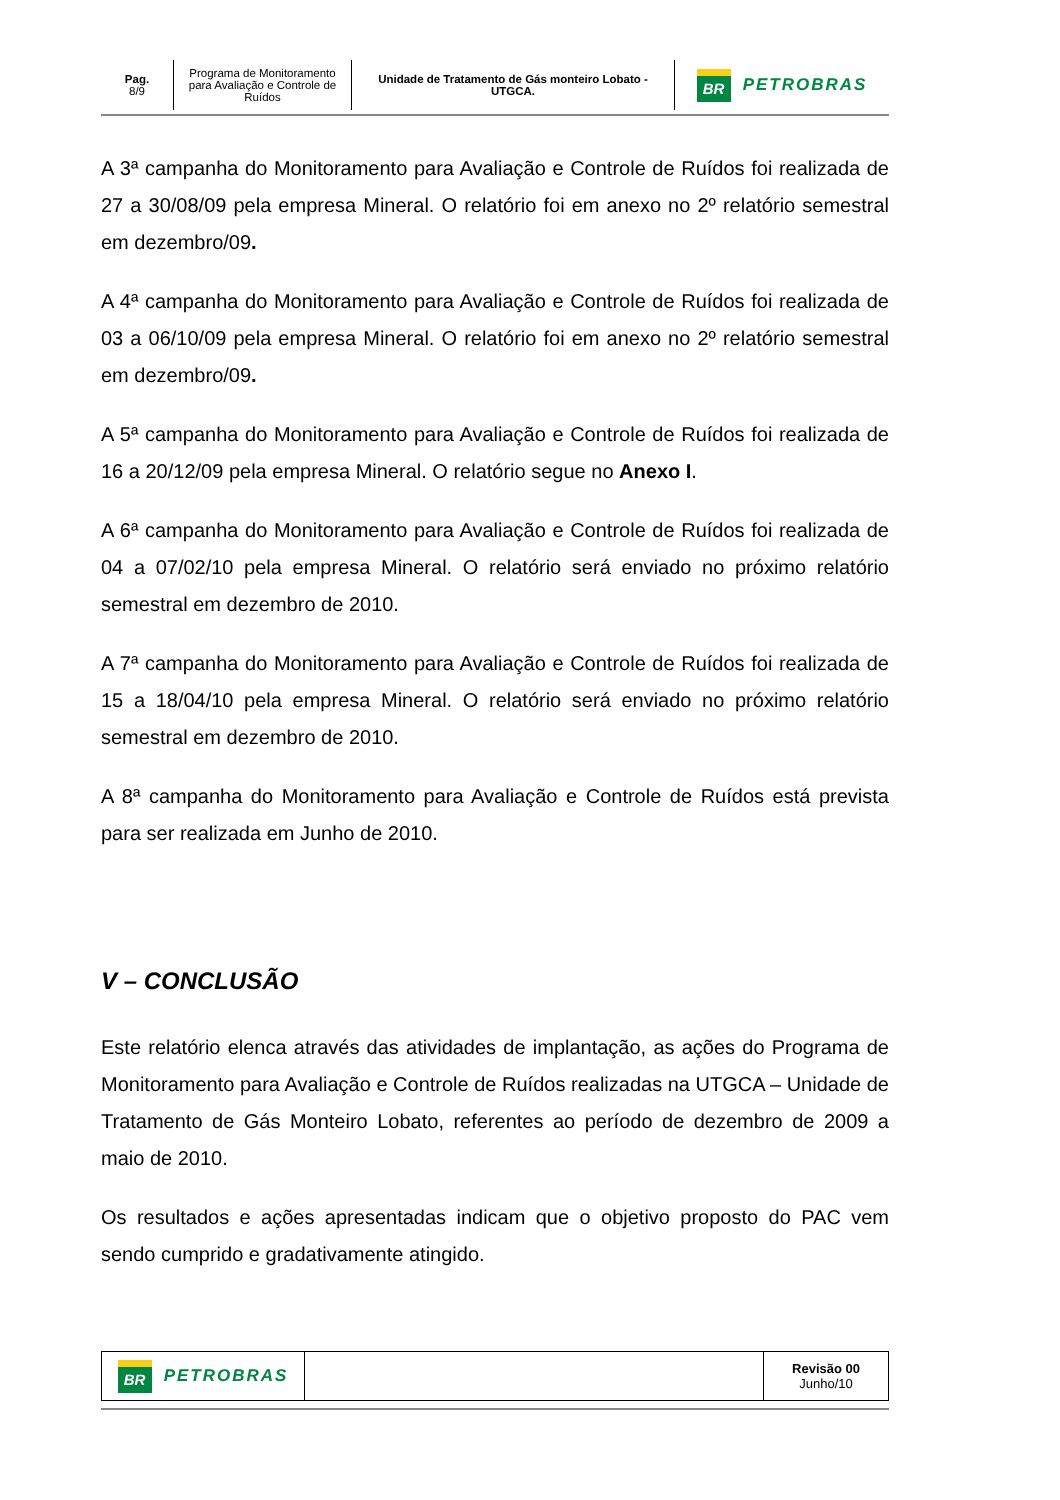| Pag. 8/9 | Programa de Monitoramento para Avaliação e Controle de Ruídos | Unidade de Tratamento de Gás monteiro Lobato - UTGCA. | BR PETROBRAS |
A 3ª campanha do Monitoramento para Avaliação e Controle de Ruídos foi realizada de 27 a 30/08/09 pela empresa Mineral. O relatório foi em anexo no 2º relatório semestral em dezembro/09.
A 4ª campanha do Monitoramento para Avaliação e Controle de Ruídos foi realizada de 03 a 06/10/09 pela empresa Mineral. O relatório foi em anexo no 2º relatório semestral em dezembro/09.
A 5ª campanha do Monitoramento para Avaliação e Controle de Ruídos foi realizada de 16 a 20/12/09 pela empresa Mineral. O relatório segue no Anexo I.
A 6ª campanha do Monitoramento para Avaliação e Controle de Ruídos foi realizada de 04 a 07/02/10 pela empresa Mineral. O relatório será enviado no próximo relatório semestral em dezembro de 2010.
A 7ª campanha do Monitoramento para Avaliação e Controle de Ruídos foi realizada de 15 a 18/04/10 pela empresa Mineral. O relatório será enviado no próximo relatório semestral em dezembro de 2010.
A 8ª campanha do Monitoramento para Avaliação e Controle de Ruídos está prevista para ser realizada em Junho de 2010.
V – CONCLUSÃO
Este relatório elenca através das atividades de implantação, as ações do Programa de Monitoramento para Avaliação e Controle de Ruídos realizadas na UTGCA – Unidade de Tratamento de Gás Monteiro Lobato, referentes ao período de dezembro de 2009 a maio de 2010.
Os resultados e ações apresentadas indicam que o objetivo proposto do PAC vem sendo cumprido e gradativamente atingido.
| BR PETROBRAS | | Revisão 00 Junho/10 |